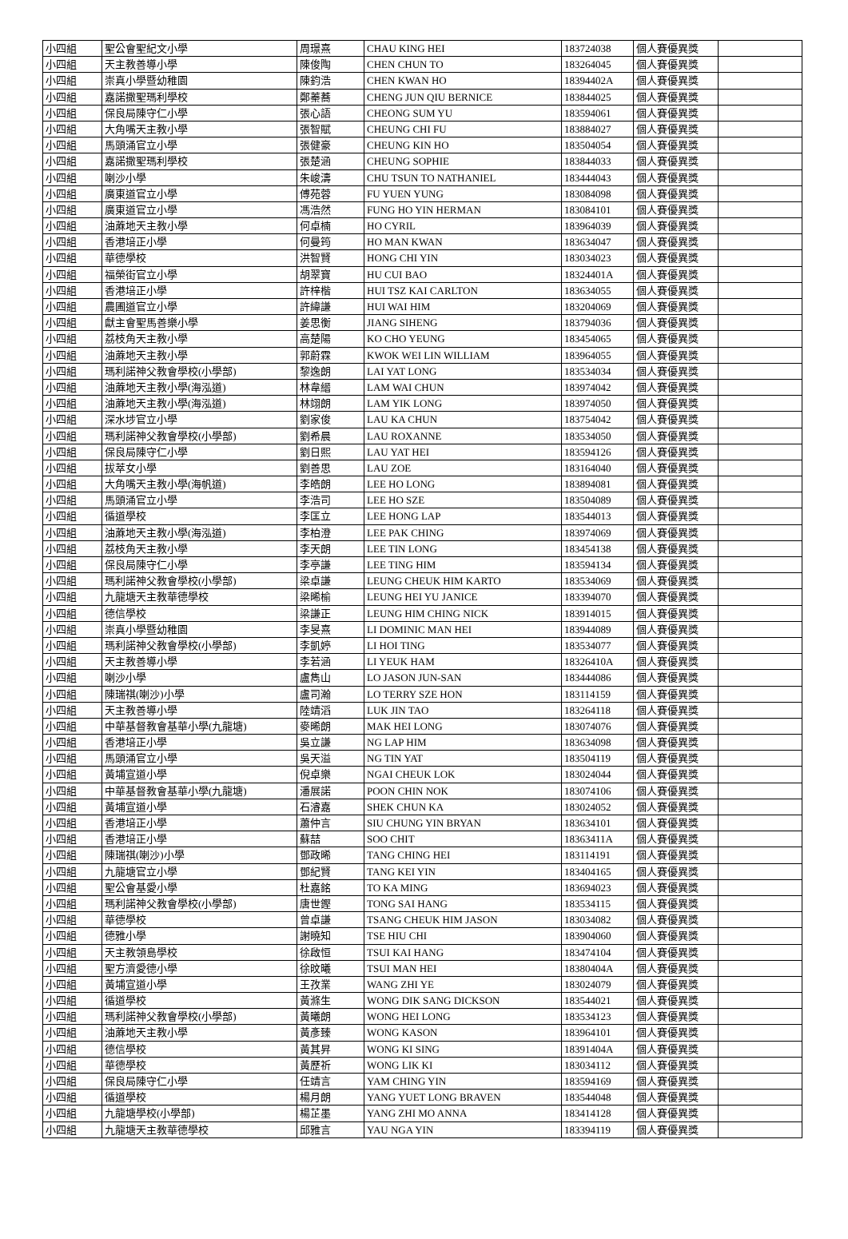| 小四組 | 聖公會聖紀文小學 | 周璟熹 | CHAU KING HEI | 183724038 | 個人賽優異獎 | |
| 小四組 | 天主教善導小學 | 陳俊陶 | CHEN CHUN TO | 183264045 | 個人賽優異獎 | |
| 小四組 | 崇真小學暨幼稚園 | 陳鈞浩 | CHEN KWAN HO | 18394402A | 個人賽優異獎 | |
| 小四組 | 嘉諾撒聖瑪利學校 | 鄭蓁蕎 | CHENG JUN QIU BERNICE | 183844025 | 個人賽優異獎 | |
| 小四組 | 保良局陳守仁小學 | 張心語 | CHEONG SUM YU | 183594061 | 個人賽優異獎 | |
| 小四組 | 大角嘴天主教小學 | 張智賦 | CHEUNG CHI FU | 183884027 | 個人賽優異獎 | |
| 小四組 | 馬頭涌官立小學 | 張健豪 | CHEUNG KIN HO | 183504054 | 個人賽優異獎 | |
| 小四組 | 嘉諾撒聖瑪利學校 | 張楚涵 | CHEUNG SOPHIE | 183844033 | 個人賽優異獎 | |
| 小四組 | 喇沙小學 | 朱峻濤 | CHU TSUN TO NATHANIEL | 183444043 | 個人賽優異獎 | |
| 小四組 | 廣東道官立小學 | 傅苑蓉 | FU YUEN YUNG | 183084098 | 個人賽優異獎 | |
| 小四組 | 廣東道官立小學 | 馮浩然 | FUNG HO YIN HERMAN | 183084101 | 個人賽優異獎 | |
| 小四組 | 油蔴地天主教小學 | 何卓楠 | HO CYRIL | 183964039 | 個人賽優異獎 | |
| 小四組 | 香港培正小學 | 何曼筠 | HO MAN KWAN | 183634047 | 個人賽優異獎 | |
| 小四組 | 華德學校 | 洪智賢 | HONG CHI YIN | 183034023 | 個人賽優異獎 | |
| 小四組 | 福榮街官立小學 | 胡翠寶 | HU CUI BAO | 18324401A | 個人賽優異獎 | |
| 小四組 | 香港培正小學 | 許梓楷 | HUI TSZ KAI CARLTON | 183634055 | 個人賽優異獎 | |
| 小四組 | 農圃道官立小學 | 許緯謙 | HUI WAI HIM | 183204069 | 個人賽優異獎 | |
| 小四組 | 獻主會聖馬善樂小學 | 姜思衡 | JIANG SIHENG | 183794036 | 個人賽優異獎 | |
| 小四組 | 荔枝角天主教小學 | 高楚陽 | KO CHO YEUNG | 183454065 | 個人賽優異獎 | |
| 小四組 | 油蔴地天主教小學 | 郭蔚霖 | KWOK WEI LIN WILLIAM | 183964055 | 個人賽優異獎 | |
| 小四組 | 瑪利諾神父教會學校(小學部) | 黎逸朗 | LAI YAT LONG | 183534034 | 個人賽優異獎 | |
| 小四組 | 油蔴地天主教小學(海泓道) | 林韋縉 | LAM WAI CHUN | 183974042 | 個人賽優異獎 | |
| 小四組 | 油蔴地天主教小學(海泓道) | 林翊朗 | LAM YIK LONG | 183974050 | 個人賽優異獎 | |
| 小四組 | 深水埗官立小學 | 劉家俊 | LAU KA CHUN | 183754042 | 個人賽優異獎 | |
| 小四組 | 瑪利諾神父教會學校(小學部) | 劉希晨 | LAU ROXANNE | 183534050 | 個人賽優異獎 | |
| 小四組 | 保良局陳守仁小學 | 劉日熙 | LAU YAT HEI | 183594126 | 個人賽優異獎 | |
| 小四組 | 拔萃女小學 | 劉善思 | LAU ZOE | 183164040 | 個人賽優異獎 | |
| 小四組 | 大角嘴天主教小學(海帆道) | 李皓朗 | LEE HO LONG | 183894081 | 個人賽優異獎 | |
| 小四組 | 馬頭涌官立小學 | 李浩司 | LEE HO SZE | 183504089 | 個人賽優異獎 | |
| 小四組 | 循道學校 | 李匡立 | LEE HONG LAP | 183544013 | 個人賽優異獎 | |
| 小四組 | 油蔴地天主教小學(海泓道) | 李柏澄 | LEE PAK CHING | 183974069 | 個人賽優異獎 | |
| 小四組 | 荔枝角天主教小學 | 李天朗 | LEE TIN LONG | 183454138 | 個人賽優異獎 | |
| 小四組 | 保良局陳守仁小學 | 李亭謙 | LEE TING HIM | 183594134 | 個人賽優異獎 | |
| 小四組 | 瑪利諾神父教會學校(小學部) | 梁卓謙 | LEUNG CHEUK HIM KARTO | 183534069 | 個人賽優異獎 | |
| 小四組 | 九龍塘天主教華德學校 | 梁晞榆 | LEUNG HEI YU JANICE | 183394070 | 個人賽優異獎 | |
| 小四組 | 德信學校 | 梁謙正 | LEUNG HIM CHING NICK | 183914015 | 個人賽優異獎 | |
| 小四組 | 崇真小學暨幼稚園 | 李旻熹 | LI DOMINIC MAN HEI | 183944089 | 個人賽優異獎 | |
| 小四組 | 瑪利諾神父教會學校(小學部) | 李凱婷 | LI HOI TING | 183534077 | 個人賽優異獎 | |
| 小四組 | 天主教善導小學 | 李若涵 | LI YEUK HAM | 18326410A | 個人賽優異獎 | |
| 小四組 | 喇沙小學 | 盧雋山 | LO JASON JUN-SAN | 183444086 | 個人賽優異獎 | |
| 小四組 | 陳瑞祺(喇沙)小學 | 盧司瀚 | LO TERRY SZE HON | 183114159 | 個人賽優異獎 | |
| 小四組 | 天主教善導小學 | 陸靖滔 | LUK JIN TAO | 183264118 | 個人賽優異獎 | |
| 小四組 | 中華基督教會基華小學(九龍塘) | 麥晞朗 | MAK HEI LONG | 183074076 | 個人賽優異獎 | |
| 小四組 | 香港培正小學 | 吳立謙 | NG LAP HIM | 183634098 | 個人賽優異獎 | |
| 小四組 | 馬頭涌官立小學 | 吳天溢 | NG TIN YAT | 183504119 | 個人賽優異獎 | |
| 小四組 | 黃埔宣道小學 | 倪卓樂 | NGAI CHEUK LOK | 183024044 | 個人賽優異獎 | |
| 小四組 | 中華基督教會基華小學(九龍塘) | 潘展諾 | POON CHIN NOK | 183074106 | 個人賽優異獎 | |
| 小四組 | 黃埔宣道小學 | 石濬嘉 | SHEK CHUN KA | 183024052 | 個人賽優異獎 | |
| 小四組 | 香港培正小學 | 蕭仲言 | SIU CHUNG YIN BRYAN | 183634101 | 個人賽優異獎 | |
| 小四組 | 香港培正小學 | 蘇喆 | SOO CHIT | 18363411A | 個人賽優異獎 | |
| 小四組 | 陳瑞祺(喇沙)小學 | 鄧政晞 | TANG CHING HEI | 183114191 | 個人賽優異獎 | |
| 小四組 | 九龍塘官立小學 | 鄧紀賢 | TANG KEI YIN | 183404165 | 個人賽優異獎 | |
| 小四組 | 聖公會基愛小學 | 杜嘉銘 | TO KA MING | 183694023 | 個人賽優異獎 | |
| 小四組 | 瑪利諾神父教會學校(小學部) | 唐世鏗 | TONG SAI HANG | 183534115 | 個人賽優異獎 | |
| 小四組 | 華德學校 | 曾卓謙 | TSANG CHEUK HIM JASON | 183034082 | 個人賽優異獎 | |
| 小四組 | 德雅小學 | 謝曉知 | TSE HIU CHI | 183904060 | 個人賽優異獎 | |
| 小四組 | 天主教領島學校 | 徐啟恒 | TSUI KAI HANG | 183474104 | 個人賽優異獎 | |
| 小四組 | 聖方濟愛德小學 | 徐旼曦 | TSUI MAN HEI | 18380404A | 個人賽優異獎 | |
| 小四組 | 黃埔宣道小學 | 王孜業 | WANG ZHI YE | 183024079 | 個人賽優異獎 | |
| 小四組 | 循道學校 | 黃滌生 | WONG DIK SANG DICKSON | 183544021 | 個人賽優異獎 | |
| 小四組 | 瑪利諾神父教會學校(小學部) | 黃曦朗 | WONG HEI LONG | 183534123 | 個人賽優異獎 | |
| 小四組 | 油蔴地天主教小學 | 黃彥臻 | WONG KASON | 183964101 | 個人賽優異獎 | |
| 小四組 | 德信學校 | 黃其昇 | WONG KI SING | 18391404A | 個人賽優異獎 | |
| 小四組 | 華德學校 | 黃歷祈 | WONG LIK KI | 183034112 | 個人賽優異獎 | |
| 小四組 | 保良局陳守仁小學 | 任靖言 | YAM CHING YIN | 183594169 | 個人賽優異獎 | |
| 小四組 | 循道學校 | 楊月朗 | YANG YUET LONG BRAVEN | 183544048 | 個人賽優異獎 | |
| 小四組 | 九龍塘學校(小學部) | 楊芷墨 | YANG ZHI MO ANNA | 183414128 | 個人賽優異獎 | |
| 小四組 | 九龍塘天主教華德學校 | 邱雅言 | YAU NGA YIN | 183394119 | 個人賽優異獎 | |